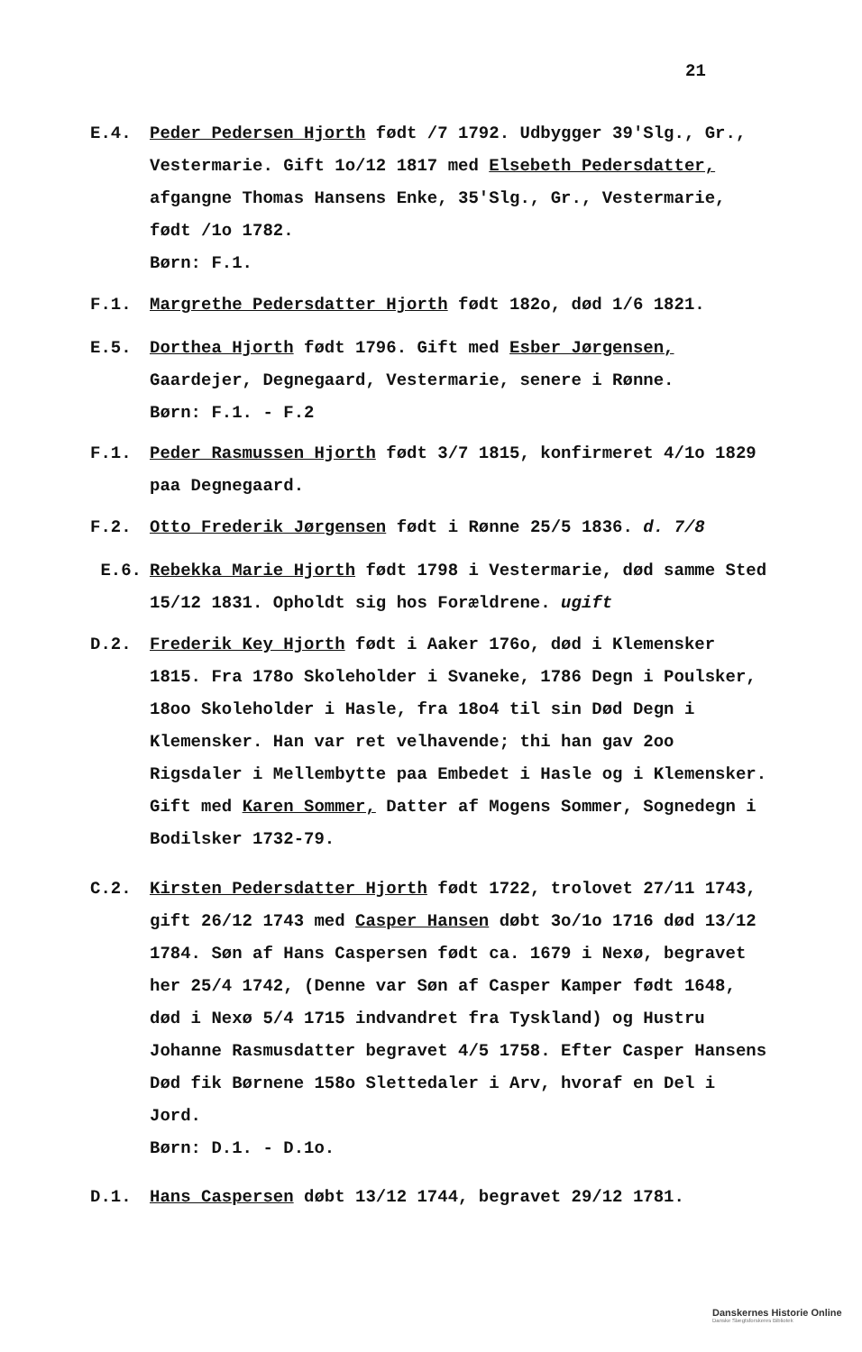21
E.4. Peder Pedersen Hjorth født /7 1792. Udbygger 39'Slg., Gr., Vestermarie. Gift 1o/12 1817 med Elsebeth Pedersdatter, afgangne Thomas Hansens Enke, 35'Slg., Gr., Vestermarie, født /1o 1782.
Børn: F.1.
F.1. Margrethe Pedersdatter Hjorth født 182o, død 1/6 1821.
E.5. Dorthea Hjorth født 1796. Gift med Esber Jørgensen, Gaardejer, Degnegaard, Vestermarie, senere i Rønne.
Børn: F.1. - F.2
F.1. Peder Rasmussen Hjorth født 3/7 1815, konfirmeret 4/1o 1829 paa Degnegaard.
F.2. Otto Frederik Jørgensen født i Rønne 25/5 1836. d. 7/8
E.6. Rebekka Marie Hjorth født 1798 i Vestermarie, død samme Sted 15/12 1831. Opholdt sig hos Forældrene. ugift
D.2. Frederik Key Hjorth født i Aaker 176o, død i Klemensker 1815. Fra 178o Skoleholder i Svaneke, 1786 Degn i Poulsker, 18oo Skoleholder i Hasle, fra 18o4 til sin Død Degn i Klemensker. Han var ret velhavende; thi han gav 2oo Rigsdaler i Mellembytte paa Embedet i Hasle og i Klemensker. Gift med Karen Sommer, Datter af Mogens Sommer, Sognedegn i Bodilsker 1732-79.
C.2. Kirsten Pedersdatter Hjorth født 1722, trolovet 27/11 1743, gift 26/12 1743 med Casper Hansen døbt 3o/1o 1716 død 13/12 1784. Søn af Hans Caspersen født ca. 1679 i Nexø, begravet her 25/4 1742, (Denne var Søn af Casper Kamper født 1648, død i Nexø 5/4 1715 indvandret fra Tyskland) og Hustru Johanne Rasmusdatter begravet 4/5 1758. Efter Casper Hansens Død fik Børnene 158o Slettedaler i Arv, hvoraf en Del i Jord.
Børn: D.1. - D.1o.
D.1. Hans Caspersen døbt 13/12 1744, begravet 29/12 1781.
Danskernes Historie Online
Danske Slægtsforskeres Bibliotek